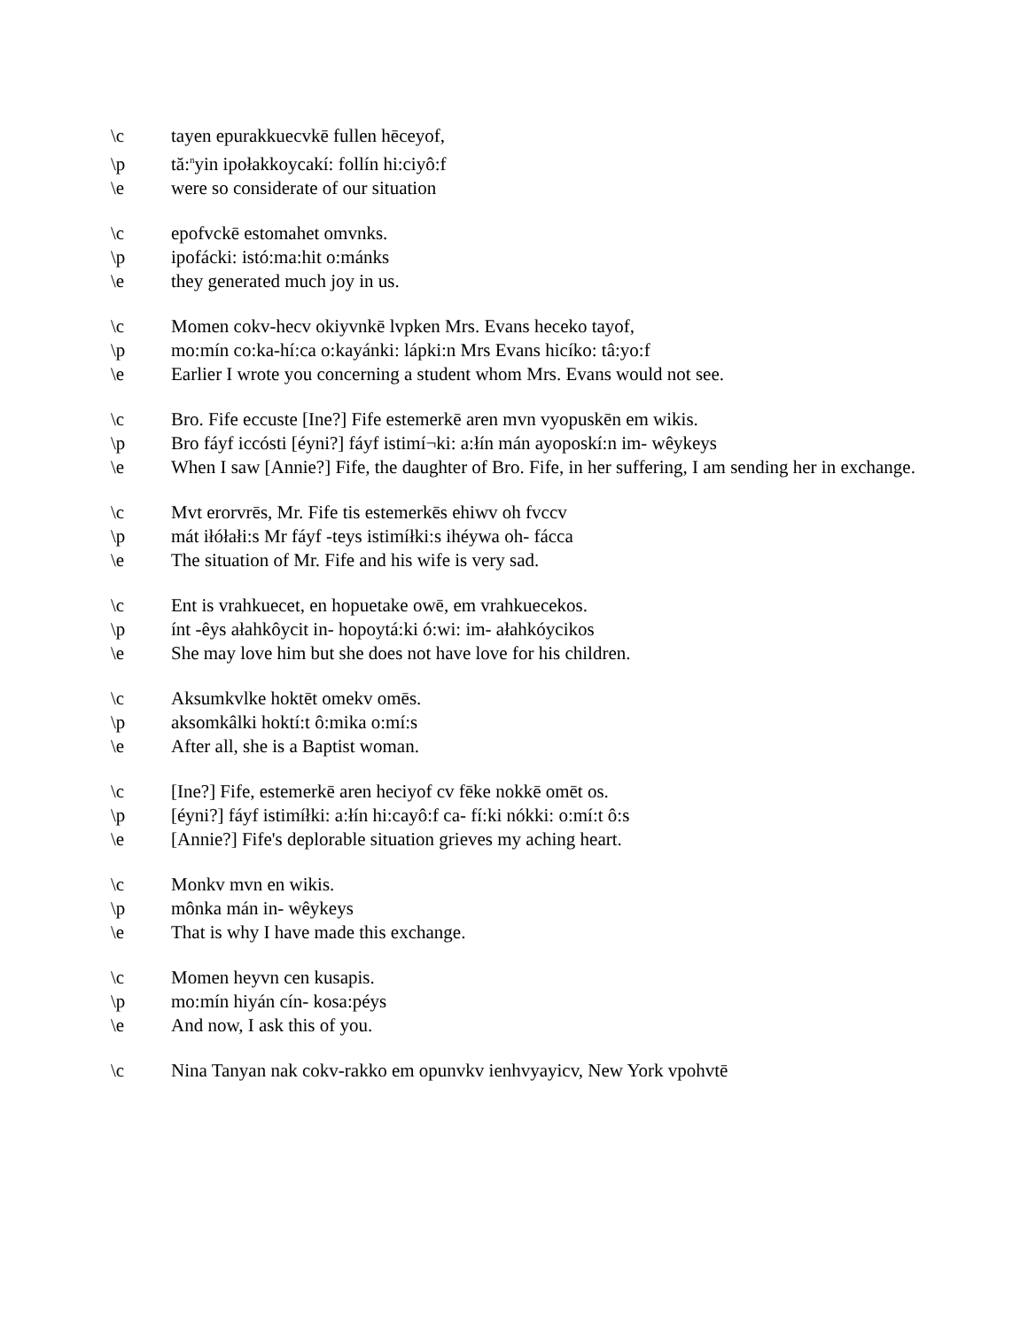\c tayen epurakkuecvkē fullen hēceyof,
\p tă:<sup>n</sup>yin ipołakkoycakí: follín hi:ciyô:f
\e were so considerate of our situation
\c epofvckē estomahet omvnks.
\p ipofácki: istó:ma:hit o:mánks
\e they generated much joy in us.
\c Momen cokv-hecv okiyvnkē lvpken Mrs. Evans heceko tayof,
\p mo:mín co:ka-hí:ca o:kayánki: lápki:n Mrs Evans hicíko: tâ:yo:f
\e Earlier I wrote you concerning a student whom Mrs. Evans would not see.
\c Bro. Fife eccuste [Ine?] Fife estemerkē aren mvn vyopuskēn em wikis.
\p Bro fáyf iccósti [éyni?] fáyf istimí¬ki: a:łín mán ayoposkí:n im- wêykeys
\e When I saw [Annie?] Fife, the daughter of Bro. Fife, in her suffering, I am sending her in exchange.
\c Mvt erorvrēs, Mr. Fife tis estemerkēs ehiwv oh fvccv
\p mát iłółałi:s Mr fáyf -teys istimíłki:s ihéywa oh- fácca
\e The situation of Mr. Fife and his wife is very sad.
\c Ent is vrahkuecet, en hopuetake owē, em vrahkuecekos.
\p ínt -êys ałahkôycit in- hopoytá:ki ó:wi: im- ałahkóycikos
\e She may love him but she does not have love for his children.
\c Aksumkvlke hoktēt omekv omēs.
\p aksomkâlki hoktí:t ô:mika o:mí:s
\e After all, she is a Baptist woman.
\c [Ine?] Fife, estemerkē aren heciyof cv fēke nokkē omēt os.
\p [éyni?] fáyf istimíłki: a:łín hi:cayô:f ca- fí:ki nókki: o:mí:t ô:s
\e [Annie?] Fife's deplorable situation grieves my aching heart.
\c Monkv mvn en wikis.
\p mônka mán in- wêykeys
\e That is why I have made this exchange.
\c Momen heyvn cen kusapis.
\p mo:mín hiyán cín- kosa:péys
\e And now, I ask this of you.
\c Nina Tanyan nak cokv-rakko em opunvkv ienhvyayicv, New York vpohvtē